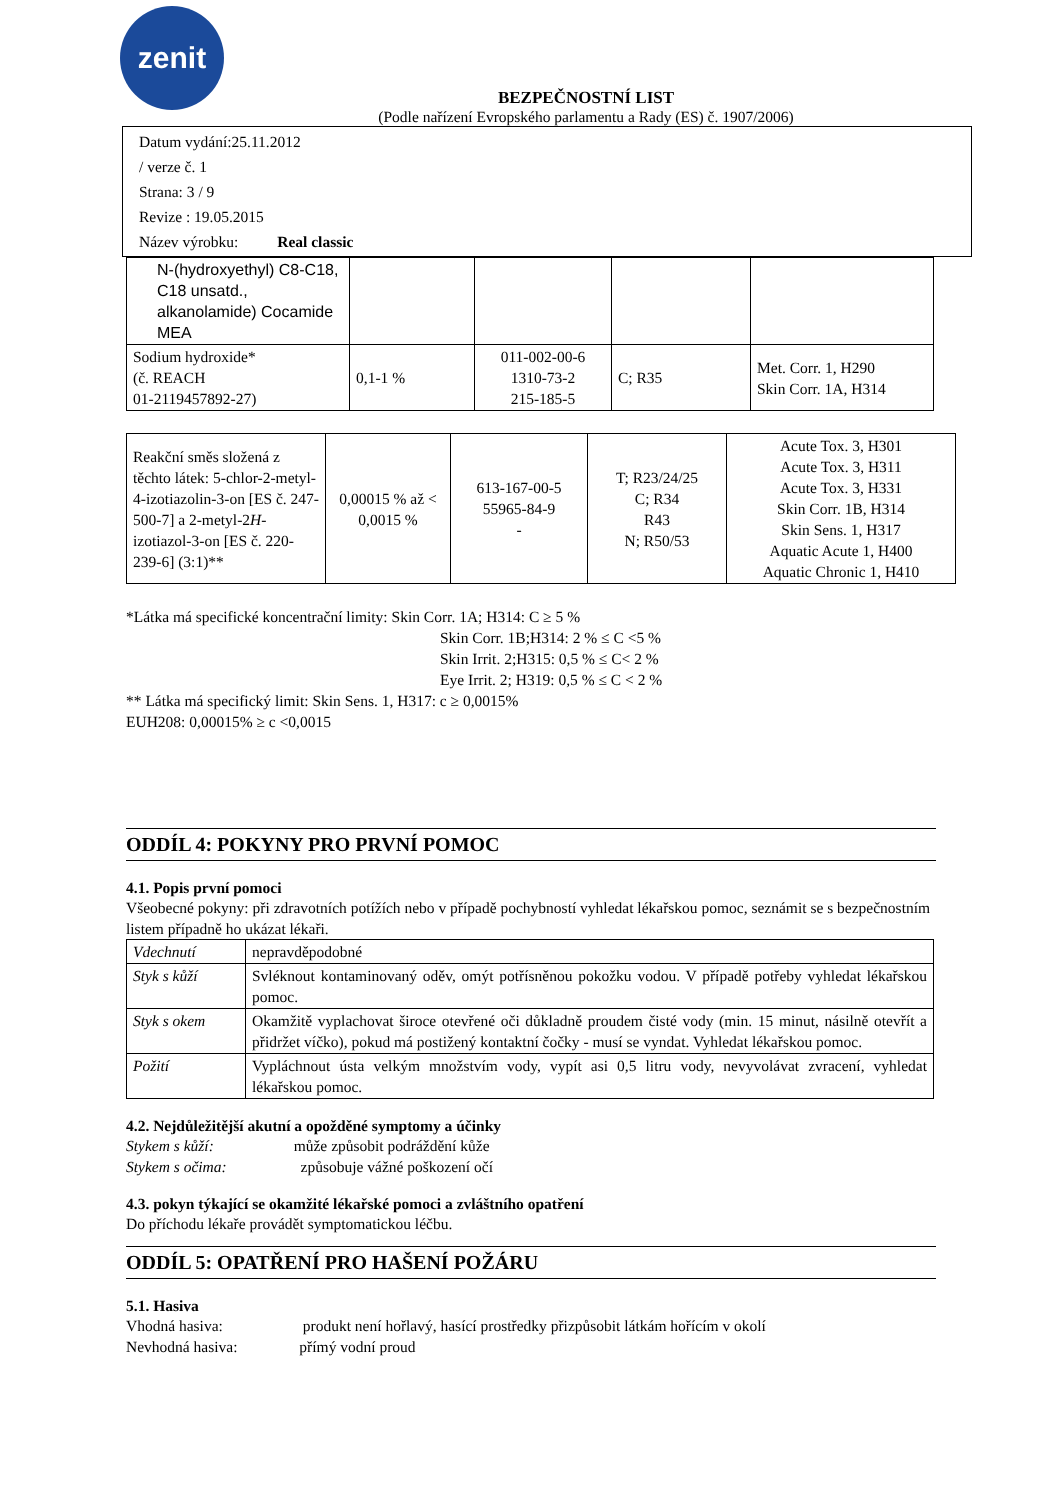zenit
BEZPEČNOSTNÍ LIST
(Podle nařízení Evropského parlamentu a Rady (ES) č. 1907/2006)
Datum vydání:25.11.2012
/ verze č. 1
Strana: 3 / 9
Revize : 19.05.2015
Název výrobku: Real classic
| N-(hydroxyethyl) C8-C18, C18 unsatd., alkanolamide) Cocamide MEA | | | | |
| Sodium hydroxide* (č. REACH 01-2119457892-27) | 0,1-1 % | 011-002-00-6 1310-73-2 215-185-5 | C; R35 | Met. Corr. 1, H290 Skin Corr. 1A, H314 |
| Reakční směs složená z těchto látek: 5-chlor-2-metyl-4-izotiazolin-3-on [ES č. 247-500-7] a 2-metyl-2 H -izotiazol-3-on [ES č. 220-239-6] (3:1)** | 0,00015 % až < 0,0015 % | 613-167-00-5 55965-84-9 - | T; R23/24/25 C; R34 R43 N; R50/53 | Acute Tox. 3, H301 Acute Tox. 3, H311 Acute Tox. 3, H331 Skin Corr. 1B, H314 Skin Sens. 1, H317 Aquatic Acute 1, H400 Aquatic Chronic 1, H410 |
*Látka má specifické koncentrační limity: Skin Corr. 1A; H314: C ≥ 5 %
Skin Corr. 1B;H314: 2 % ≤ C <5 %
Skin Irrit. 2;H315: 0,5 % ≤ C< 2 %
Eye Irrit. 2; H319: 0,5 % ≤ C < 2 %
** Látka má specifický limit: Skin Sens. 1, H317: c ≥ 0,0015%
EUH208: 0,00015% ≥ c <0,0015
ODDÍL 4: POKYNY PRO PRVNÍ POMOC
4.1. Popis první pomoci
Všeobecné pokyny: při zdravotních potížích nebo v případě pochybností vyhledat lékařskou pomoc, seznámit se s bezpečnostním listem případně ho ukázat lékaři.
| Vdechnutí | nepravděpodobné |
| Styk s kůží | Svléknout kontaminovaný oděv, omýt potřísněnou pokožku vodou. V případě potřeby vyhledat lékařskou pomoc. |
| Styk s okem | Okamžitě vyplachovat široce otevřené oči důkladně proudem čisté vody (min. 15 minut, násilně otevřít a přidržet víčko), pokud má postižený kontaktní čočky - musí se vyndat. Vyhledat lékařskou pomoc. |
| Požití | Vypláchnout ústa velkým množstvím vody, vypít asi 0,5 litru vody, nevyvolávat zvracení, vyhledat lékařskou pomoc. |
4.2. Nejdůležitější akutní a opožděné symptomy a účinky
Stykem s kůží: může způsobit podráždění kůže
Stykem s očima: způsobuje vážné poškození očí
4.3. pokyn týkající se okamžité lékařské pomoci a zvláštního opatření
Do příchodu lékaře provádět symptomatickou léčbu.
ODDÍL 5: OPATŘENÍ PRO HAŠENÍ POŽÁRU
5.1. Hasiva
Vhodná hasiva: produkt není hořlavý, hasící prostředky přizpůsobit látkám hořícím v okolí
Nevhodná hasiva: přímý vodní proud